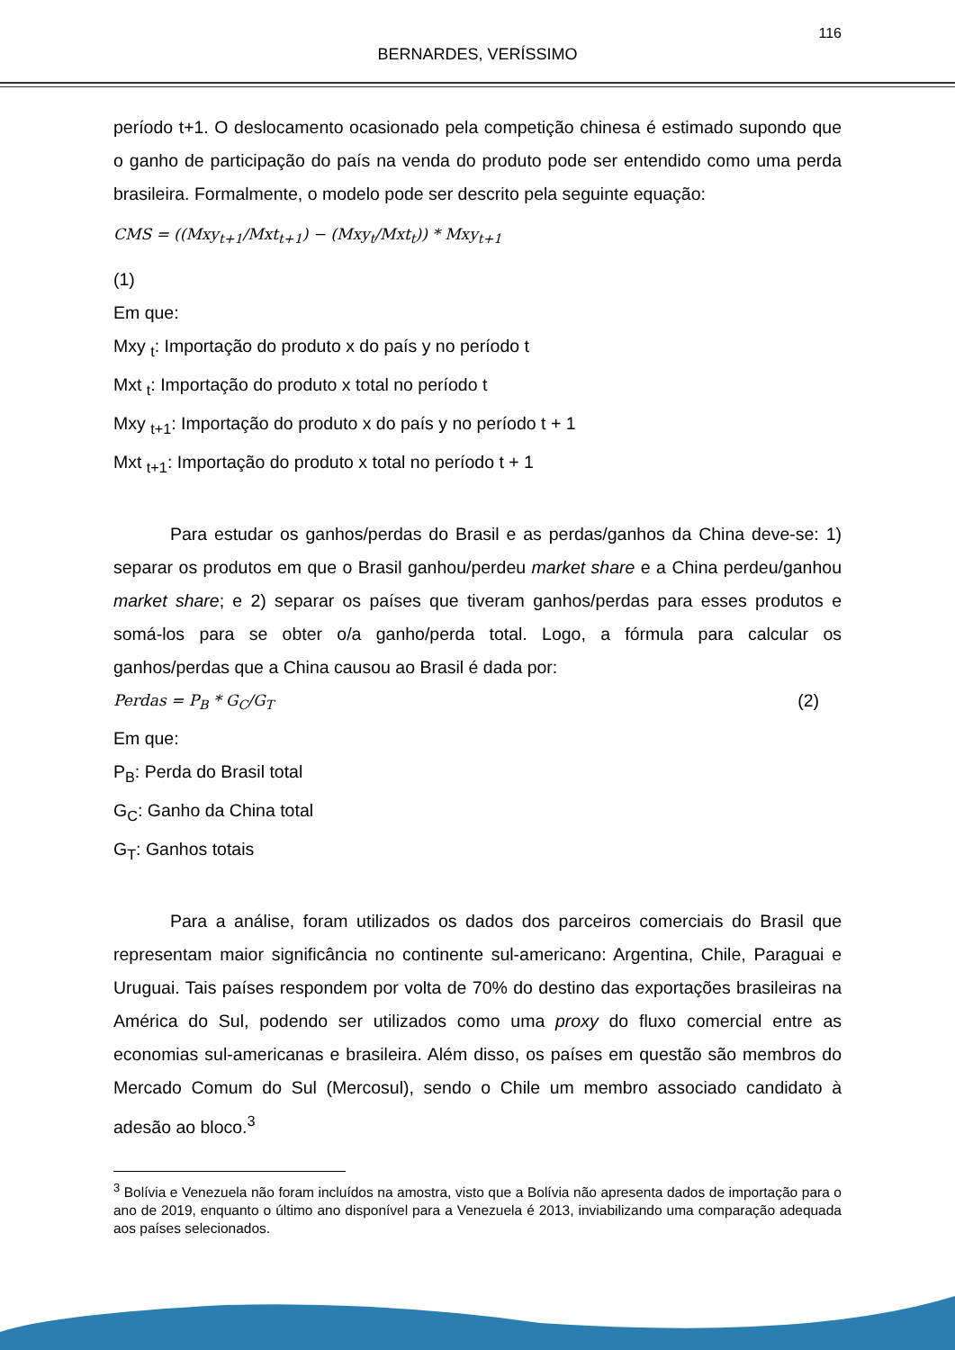116
BERNARDES, VERÍSSIMO
período t+1. O deslocamento ocasionado pela competição chinesa é estimado supondo que o ganho de participação do país na venda do produto pode ser entendido como uma perda brasileira. Formalmente, o modelo pode ser descrito pela seguinte equação:
CMS = ((Mxy<sub>t+1</sub>/Mxt<sub>t+1</sub>) − (Mxy<sub>t</sub>/Mxt<sub>t</sub>)) * Mxy<sub>t+1</sub>
(1)
Em que:
Mxy <sub>t</sub>: Importação do produto x do país y no período t
Mxt <sub>t</sub>: Importação do produto x total no período t
Mxy <sub>t+1</sub>: Importação do produto x do país y no período t + 1
Mxt <sub>t+1</sub>: Importação do produto x total no período t + 1
Para estudar os ganhos/perdas do Brasil e as perdas/ganhos da China deve-se: 1) separar os produtos em que o Brasil ganhou/perdeu market share e a China perdeu/ganhou market share; e 2) separar os países que tiveram ganhos/perdas para esses produtos e somá-los para se obter o/a ganho/perda total. Logo, a fórmula para calcular os ganhos/perdas que a China causou ao Brasil é dada por:
Perdas = P<sub>B</sub> * G<sub>C</sub>/G<sub>T</sub> (2)
Em que:
P<sub>B</sub>: Perda do Brasil total
G<sub>C</sub>: Ganho da China total
G<sub>T</sub>: Ganhos totais
Para a análise, foram utilizados os dados dos parceiros comerciais do Brasil que representam maior significância no continente sul-americano: Argentina, Chile, Paraguai e Uruguai. Tais países respondem por volta de 70% do destino das exportações brasileiras na América do Sul, podendo ser utilizados como uma proxy do fluxo comercial entre as economias sul-americanas e brasileira. Além disso, os países em questão são membros do Mercado Comum do Sul (Mercosul), sendo o Chile um membro associado candidato à adesão ao bloco.<sup>3</sup>
<sup>3</sup> Bolívia e Venezuela não foram incluídos na amostra, visto que a Bolívia não apresenta dados de importação para o ano de 2019, enquanto o último ano disponível para a Venezuela é 2013, inviabilizando uma comparação adequada aos países selecionados.